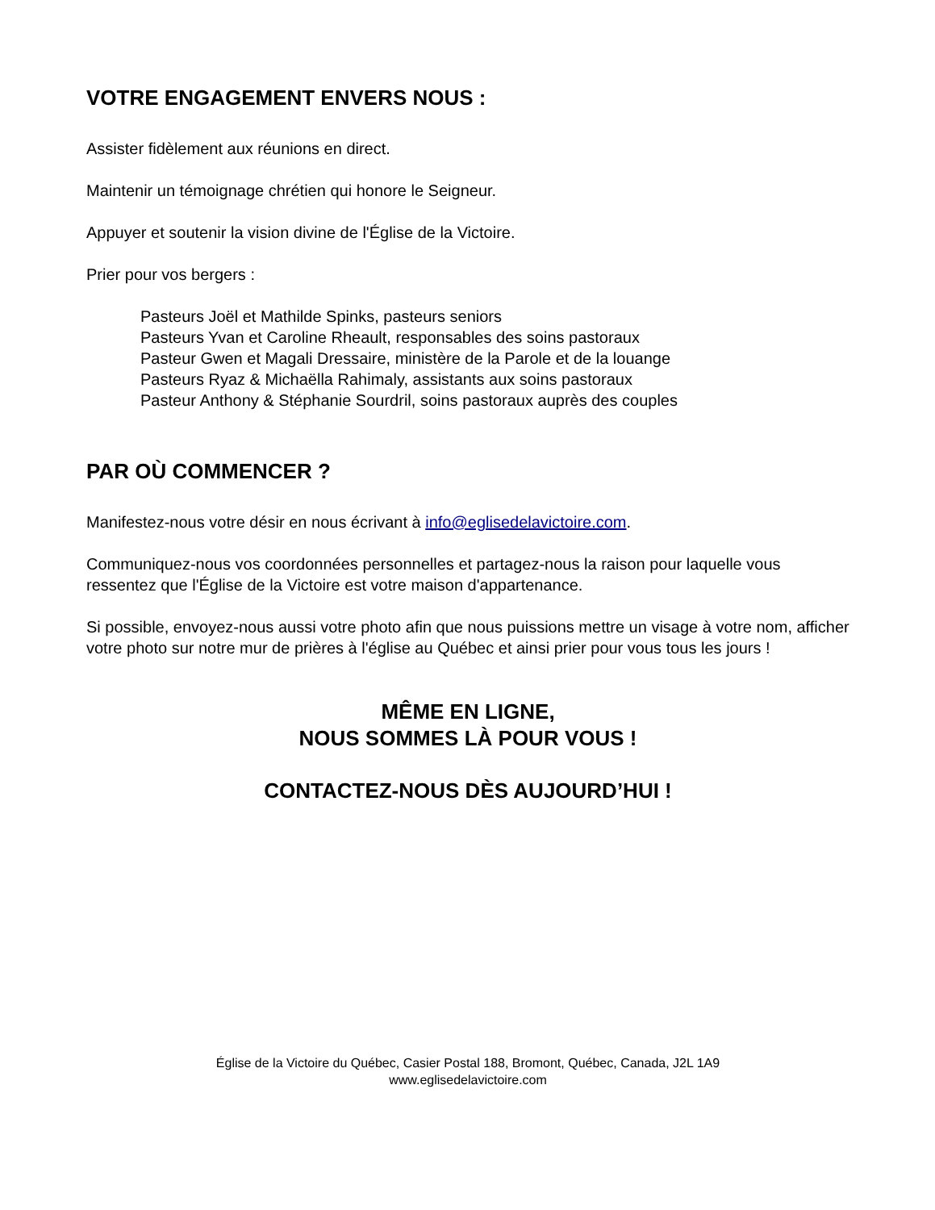VOTRE ENGAGEMENT ENVERS NOUS :
Assister fidèlement aux réunions en direct.
Maintenir un témoignage chrétien qui honore le Seigneur.
Appuyer et soutenir la vision divine de l'Église de la Victoire.
Prier pour vos bergers :
Pasteurs Joël et Mathilde Spinks, pasteurs seniors
Pasteurs Yvan et Caroline Rheault, responsables des soins pastoraux
Pasteur Gwen et Magali Dressaire, ministère de la Parole et de la louange
Pasteurs Ryaz & Michaëlla Rahimaly, assistants aux soins pastoraux
Pasteur Anthony & Stéphanie Sourdril, soins pastoraux auprès des couples
PAR OÙ COMMENCER ?
Manifestez-nous votre désir en nous écrivant à info@eglisedelavictoire.com.
Communiquez-nous vos coordonnées personnelles et partagez-nous la raison pour laquelle vous ressentez que l'Église de la Victoire est votre maison d'appartenance.
Si possible, envoyez-nous aussi votre photo afin que nous puissions mettre un visage à votre nom, afficher votre photo sur notre mur de prières à l'église au Québec et ainsi prier pour vous tous les jours !
MÊME EN LIGNE,
NOUS SOMMES LÀ POUR VOUS !
CONTACTEZ-NOUS DÈS AUJOURD’HUI !
Église de la Victoire du Québec, Casier Postal 188, Bromont, Québec, Canada, J2L 1A9
www.eglisedelavictoire.com